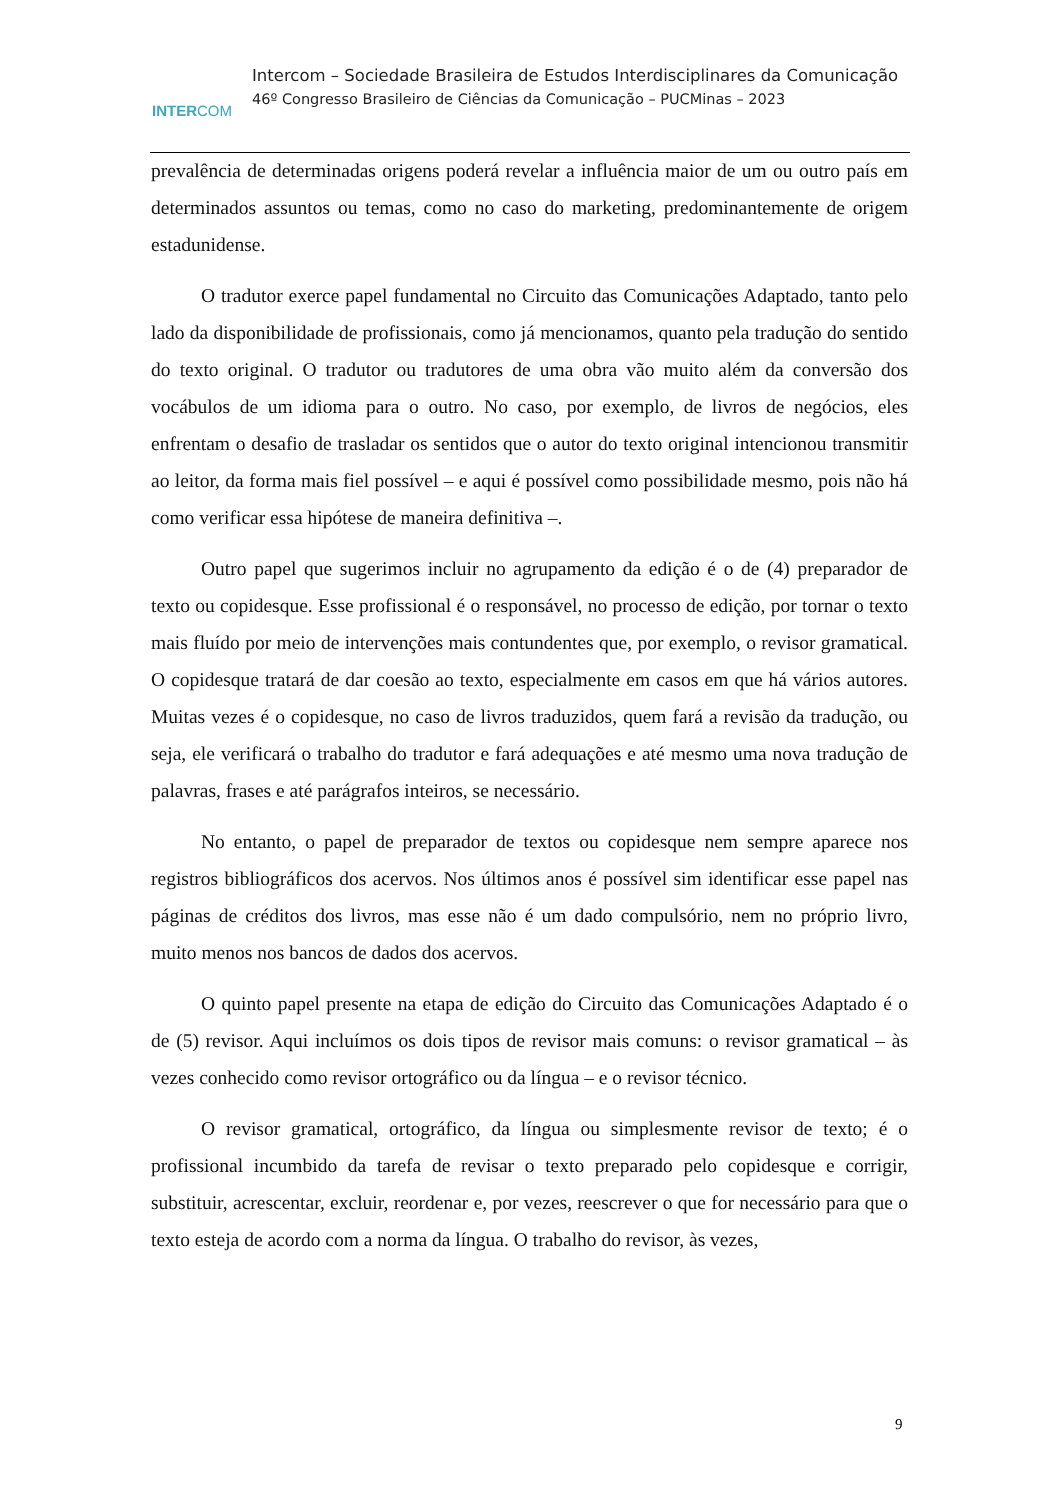INTERCOM
Intercom – Sociedade Brasileira de Estudos Interdisciplinares da Comunicação
46º Congresso Brasileiro de Ciências da Comunicação – PUCMinas – 2023
prevalência de determinadas origens poderá revelar a influência maior de um ou outro país em determinados assuntos ou temas, como no caso do marketing, predominantemente de origem estadunidense.
O tradutor exerce papel fundamental no Circuito das Comunicações Adaptado, tanto pelo lado da disponibilidade de profissionais, como já mencionamos, quanto pela tradução do sentido do texto original. O tradutor ou tradutores de uma obra vão muito além da conversão dos vocábulos de um idioma para o outro. No caso, por exemplo, de livros de negócios, eles enfrentam o desafio de trasladar os sentidos que o autor do texto original intencionou transmitir ao leitor, da forma mais fiel possível – e aqui é possível como possibilidade mesmo, pois não há como verificar essa hipótese de maneira definitiva –.
Outro papel que sugerimos incluir no agrupamento da edição é o de (4) preparador de texto ou copidesque. Esse profissional é o responsável, no processo de edição, por tornar o texto mais fluído por meio de intervenções mais contundentes que, por exemplo, o revisor gramatical. O copidesque tratará de dar coesão ao texto, especialmente em casos em que há vários autores. Muitas vezes é o copidesque, no caso de livros traduzidos, quem fará a revisão da tradução, ou seja, ele verificará o trabalho do tradutor e fará adequações e até mesmo uma nova tradução de palavras, frases e até parágrafos inteiros, se necessário.
No entanto, o papel de preparador de textos ou copidesque nem sempre aparece nos registros bibliográficos dos acervos. Nos últimos anos é possível sim identificar esse papel nas páginas de créditos dos livros, mas esse não é um dado compulsório, nem no próprio livro, muito menos nos bancos de dados dos acervos.
O quinto papel presente na etapa de edição do Circuito das Comunicações Adaptado é o de (5) revisor. Aqui incluímos os dois tipos de revisor mais comuns: o revisor gramatical – às vezes conhecido como revisor ortográfico ou da língua – e o revisor técnico.
O revisor gramatical, ortográfico, da língua ou simplesmente revisor de texto; é o profissional incumbido da tarefa de revisar o texto preparado pelo copidesque e corrigir, substituir, acrescentar, excluir, reordenar e, por vezes, reescrever o que for necessário para que o texto esteja de acordo com a norma da língua. O trabalho do revisor, às vezes,
9